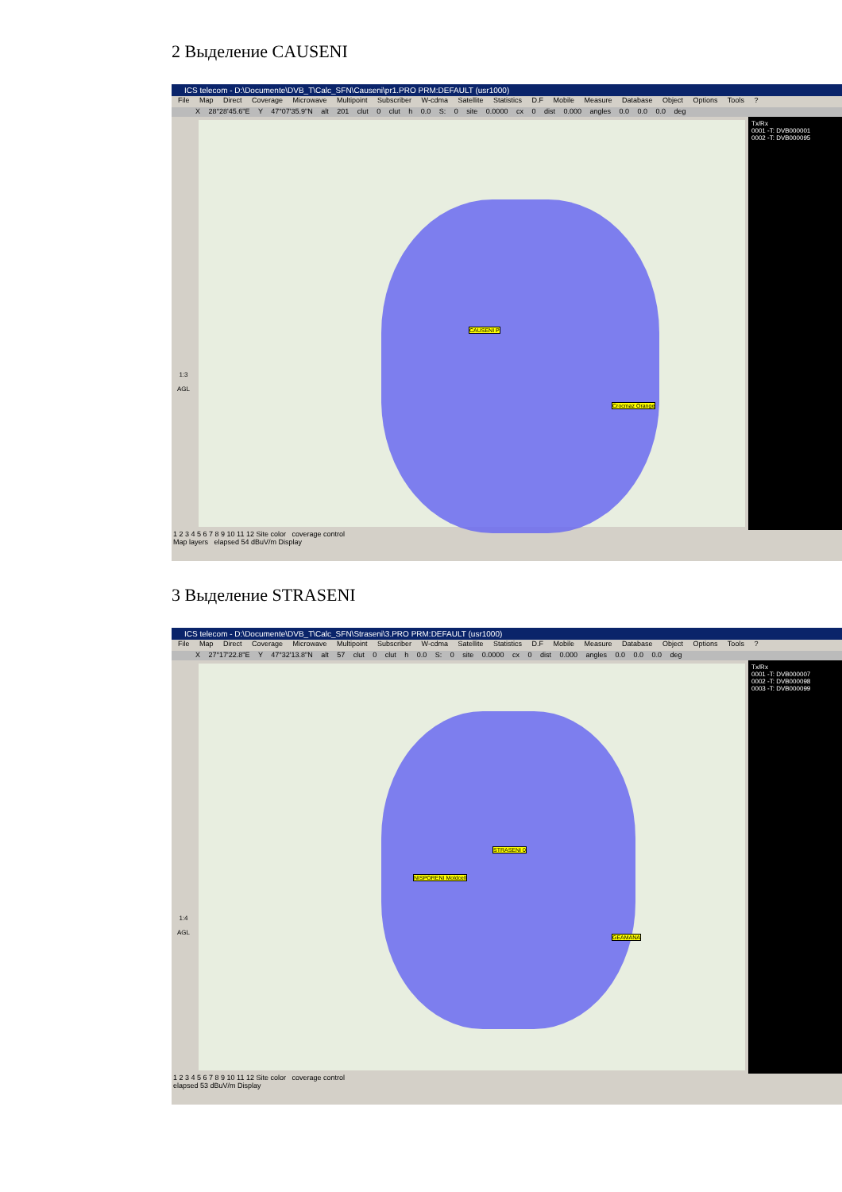2 Выделение CAUSENI
ICS telecom - D:\Documente\DVB_T\Calc_SFN\Causeni\pr1.PRO PRM:DEFAULT (usr1000)
File Map Direct Coverage Microwave Multipoint Subscriber W-cdma Satellite Statistics D.F Mobile Measure Database Object Options Tools ?
X 28°28'45.6"E Y 47°07'35.9"N alt 201 clut 0 clut h 0.0 S: 0 site 0.0000 cx 0 dist 0.000 angles 0.0 0.0 0.0 deg
1:3
AGL
CAUSENI P
Crocmaz Orange
Tx/Rx
0001 -T: DVB000001
0002 -T: DVB000095
1 2 3 4 5 6 7 8 9 10 11 12 Site color coverage control
Map layers elapsed 54 dBuV/m Display
3 Выделение STRASENI
ICS telecom - D:\Documente\DVB_T\Calc_SFN\Straseni\3.PRO PRM:DEFAULT (usr1000)
File Map Direct Coverage Microwave Multipoint Subscriber W-cdma Satellite Statistics D.F Mobile Measure Database Object Options Tools ?
X 27°17'22.8"E Y 47°32'13.8"N alt 57 clut 0 clut h 0.0 S: 0 site 0.0000 cx 0 dist 0.000 angles 0.0 0.0 0.0 deg
1:4
AGL
STRASENI 0
NISPORENI Moldcell
GEAMANA
Tx/Rx
0001 -T: DVB000007
0002 -T: DVB000098
0003 -T: DVB000099
1 2 3 4 5 6 7 8 9 10 11 12 Site color coverage control
elapsed 53 dBuV/m Display